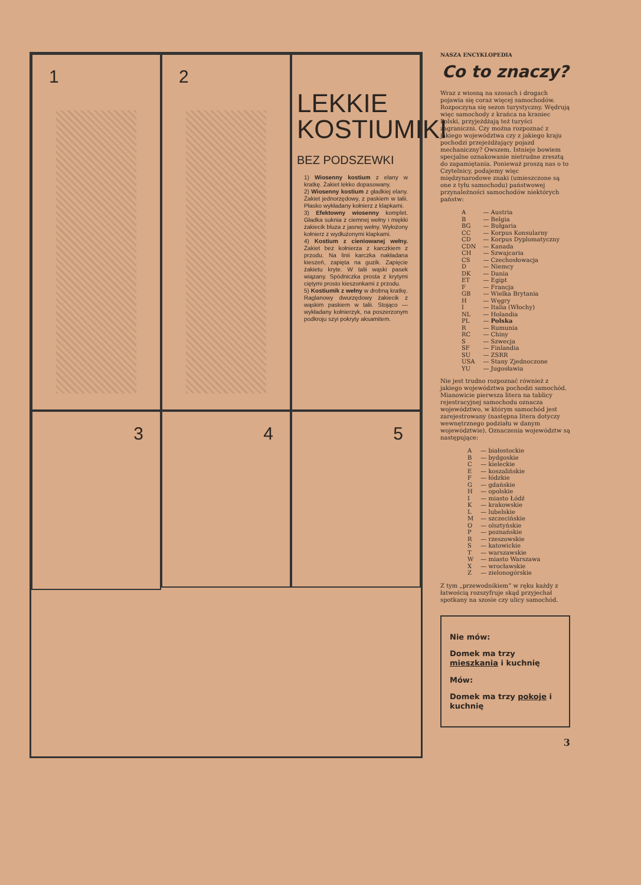1
2
LEKKIE
KOSTIUMIKI
BEZ PODSZEWKI
1) Wiosenny kostium z elany w kratkę. Żakiet lekko dopasowany.
2) Wiosenny kostium z gładkiej elany. Żakiet jednorzędowy, z paskiem w talii. Płasko wykładany kołnierz z klapkami.
3) Efektowny wiosenny komplet. Gładka suknia z ciemnej wełny i miękki żakiecik bluza z jasnej wełny. Wyłożony kołnierz z wydłużonymi klapkami.
4) Kostium z cieniowanej wełny. Żakiet bez kołnierza z karczkiem z przodu. Na linii karczka nakładana kieszeń, zapięta na guzik. Zapięcie żakietu kryte. W talii wąski pasek wiązany. Spódniczka prosta z krytymi ciętymi prosto kieszonkami z przodu.
5) Kostiumik z wełny w drobną kratkę. Raglanowy dwurzędowy żakiecik z wąskim paskiem w talii. Stojąco — wykładany kołnierzyk, na poszerzonym podkroju szyi pokryty aksamitem.
3
4
5
NASZA ENCYKLOPEDIA
Co to znaczy?
Wraz z wiosną na szosach i drogach pojawia się coraz więcej samochodów. Rozpoczyna się sezon turystyczny. Wędrują więc samochody z krańca na kraniec Polski, przyjeżdżają też turyści zagraniczni. Czy można rozpoznać z jakiego województwa czy z jakiego kraju pochodzi przejeżdżający pojazd mechaniczny? Owszem. Istnieje bowiem specjalne oznakowanie nietrudne zresztą do zapamiętania. Ponieważ proszą nas o to Czytelnicy, podajemy więc międzynarodowe znaki (umieszczone są one z tyłu samochodu) państwowej przynależności samochodów niektórych państw:
| A | — Austria |
| B | — Belgia |
| BG | — Bułgaria |
| CC | — Korpus Konsularny |
| CD | — Korpus Dyplomatyczny |
| CDN | — Kanada |
| CH | — Szwajcaria |
| CS | — Czechosłowacja |
| D | — Niemcy |
| DK | — Dania |
| ET | — Egipt |
| F | — Francja |
| GB | — Wielka Brytania |
| H | — Węgry |
| I | — Italia (Włochy) |
| NL | — Holandia |
| PL | — Polska |
| R | — Rumunia |
| RC | — Chiny |
| S | — Szwecja |
| SF | — Finlandia |
| SU | — ZSRR |
| USA | — Stany Zjednoczone |
| YU | — Jugosławia |
Nie jest trudno rozpoznać również z jakiego województwa pochodzi samochód. Mianowicie pierwsza litera na tablicy rejestracyjnej samochodu oznacza województwo, w którym samochód jest zarejestrowany (następna litera dotyczy wewnętrznego podziału w danym województwie). Oznaczenia województw są następujące:
| A | — białostockie |
| B | — bydgoskie |
| C | — kieleckie |
| E | — koszalińskie |
| F | — łódzkie |
| G | — gdańskie |
| H | — opolskie |
| I | — miasto Łódź |
| K | — krakowskie |
| L | — lubelskie |
| M | — szczecińskie |
| O | — olsztyńskie |
| P | — poznańskie |
| R | — rzeszowskie |
| S | — katowickie |
| T | — warszawskie |
| W | — miasto Warszawa |
| X | — wrocławskie |
| Z | — zielonogórskie |
Z tym „przewodnikiem” w ręku każdy z łatwością rozszyfruje skąd przyjechał spotkany na szosie czy ulicy samochód.
Nie mów:
Domek ma trzy mieszkania i kuchnię
Mów:
Domek ma trzy pokoje i kuchnię
3